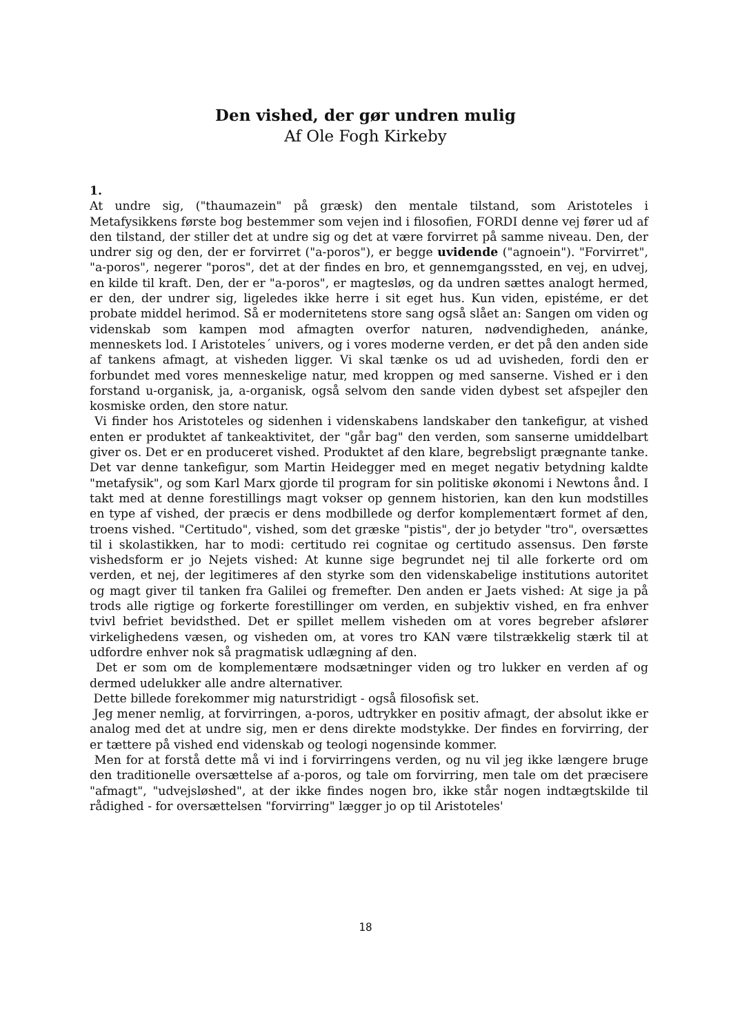Den vished, der gør undren mulig
Af Ole Fogh Kirkeby
1.
At undre sig, ("thaumazein" på græsk) den mentale tilstand, som Aristoteles i Metafysikkens første bog bestemmer som vejen ind i filosofien, FORDI denne vej fører ud af den tilstand, der stiller det at undre sig og det at være forvirret på samme niveau. Den, der undrer sig og den, der er forvirret ("a-poros"), er begge uvidende ("agnoein"). "Forvirret", "a-poros", negerer "poros", det at der findes en bro, et gennemgangssted, en vej, en udvej, en kilde til kraft. Den, der er "a-poros", er magtesløs, og da undren sættes analogt hermed, er den, der undrer sig, ligeledes ikke herre i sit eget hus. Kun viden, epistéme, er det probate middel herimod. Så er modernitetens store sang også slået an: Sangen om viden og videnskab som kampen mod afmagten overfor naturen, nødvendigheden, anánke, menneskets lod. I Aristoteles´ univers, og i vores moderne verden, er det på den anden side af tankens afmagt, at visheden ligger. Vi skal tænke os ud ad uvisheden, fordi den er forbundet med vores menneskelige natur, med kroppen og med sanserne. Vished er i den forstand u-organisk, ja, a-organisk, også selvom den sande viden dybest set afspejler den kosmiske orden, den store natur.
Vi finder hos Aristoteles og sidenhen i videnskabens landskaber den tankefigur, at vished enten er produktet af tankeaktivitet, der "går bag" den verden, som sanserne umiddelbart giver os. Det er en produceret vished. Produktet af den klare, begrebsligt prægnante tanke. Det var denne tankefigur, som Martin Heidegger med en meget negativ betydning kaldte "metafysik", og som Karl Marx gjorde til program for sin politiske økonomi i Newtons ånd. I takt med at denne forestillings magt vokser op gennem historien, kan den kun modstilles en type af vished, der præcis er dens modbillede og derfor komplementært formet af den, troens vished. "Certitudo", vished, som det græske "pistis", der jo betyder "tro", oversættes til i skolastikken, har to modi: certitudo rei cognitae og certitudo assensus. Den første vishedsform er jo Nejets vished: At kunne sige begrundet nej til alle forkerte ord om verden, et nej, der legitimeres af den styrke som den videnskabelige institutions autoritet og magt giver til tanken fra Galilei og fremefter. Den anden er Jaets vished: At sige ja på trods alle rigtige og forkerte forestillinger om verden, en subjektiv vished, en fra enhver tvivl befriet bevidsthed. Det er spillet mellem visheden om at vores begreber afslører virkelighedens væsen, og visheden om, at vores tro KAN være tilstrækkelig stærk til at udfordre enhver nok så pragmatisk udlægning af den.
Det er som om de komplementære modsætninger viden og tro lukker en verden af og dermed udelukker alle andre alternativer.
Dette billede forekommer mig naturstridigt - også filosofisk set.
Jeg mener nemlig, at forvirringen, a-poros, udtrykker en positiv afmagt, der absolut ikke er analog med det at undre sig, men er dens direkte modstykke. Der findes en forvirring, der er tættere på vished end videnskab og teologi nogensinde kommer.
Men for at forstå dette må vi ind i forvirringens verden, og nu vil jeg ikke længere bruge den traditionelle oversættelse af a-poros, og tale om forvirring, men tale om det præcisere "afmagt", "udvejsløshed", at der ikke findes nogen bro, ikke står nogen indtægtskilde til rådighed - for oversættelsen "forvirring" lægger jo op til Aristoteles'
18